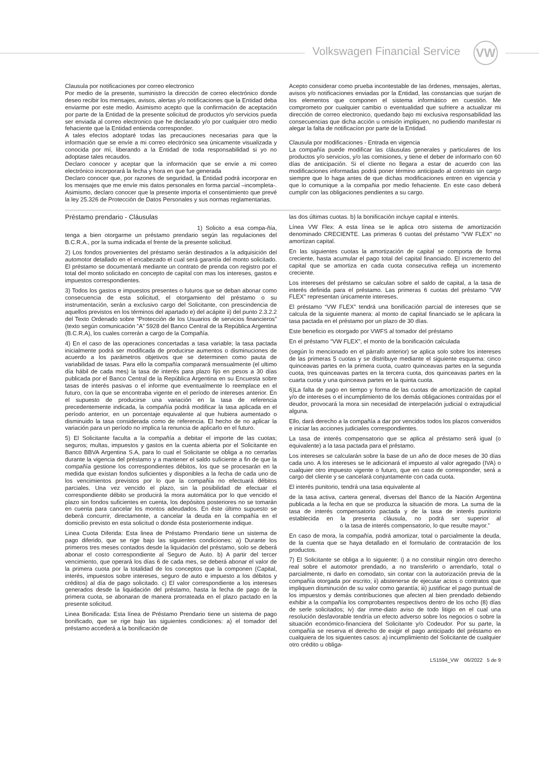Volkswagen Financial Service VW
Clausula por notificaciones por correo electronico
Por medio de la presente, suministro la dirección de correo electrónico donde deseo recibir los mensajes, avisos, alertas y/o notificaciones que la Entidad deba enviarme por este medio. Asimismo acepto que la confirmación de aceptación por parte de la Entidad de la presente solicitud de productos y/o servicios pueda ser enviada al correo electronico que he declarado y/o por cualquier otro medio fehaciente que la Entidad entienda corresponder.
A tales efectos adoptaré todas las precauciones necesarias para que la información que se envíe a mi correo electrónico sea únicamente visualizada y conocida por mí, liberando a la Entidad de toda responsabilidad si yo no adoptase tales recaudos.
Declaro conocer y aceptar que la información que se envíe a mi correo electrónico incorporará la fecha y hora en que fue generada
Declaro conocer que, por razones de seguridad, la Entidad podrá incorporar en los mensajes que me envíe mis datos personales en forma parcial –incompleta-. Asimismo, declaro conocer que la presente importa el consentimiento que prevé la ley 25.326 de Protección de Datos Personales y sus normas reglamentarias.
Acepto considerar como prueba incontestable de las órdenes, mensajes, alertas, avisos y/o notificaciones enviadas por la Entidad, las constancias que surjan de los elementos que componen el sistema informático en cuestión. Me comprometo por cualquier cambio o eventualidad que sufriere a actualizar mi dirección de correo electronico, quedando bajo mi exclusiva responsabilidad las consecuencias que dicha acción u omisión impliquen, no pudiendo manifestar ni alegar la falta de notificacíon por parte de la Entidad.
Clausula por modificaciones - Entrada en vigencia
La compañía puede modificar las cláusulas generales y particulares de los productos y/o servicios, y/o las comisiones, y tiene el deber de informarlo con 60 días de anticipación. Si el cliente no llegara a estar de acuerdo con las modificaciones informadas podrá poner término anticipado al contrato sin cargo siempre que lo haga antes de que dichas modificaciones entren en vigencia y que lo comunique a la compañia por medio fehaciente. En este caso deberá cumplir con las obligaciones pendientes a su cargo.
Préstamo prendario - Cláusulas
1) Solicito a esa compa-ñía, tenga a bien otorgarme un préstamo prendario según las regulaciones del B.C.R.A., por la suma indicada el frente de la presente solicitud.
2) Los fondos provenientes del préstamo serán destinados a la adquisición del automotor detallado en el encabezado el cual será garantía del monto solicitado. El préstamo se documentará mediante un contrato de prenda con registro por el total del monto solicitado en concepto de capital con mas los intereses, gastos e impuestos correspondientes.
3) Todos los gastos e impuestos presentes o futuros que se deban abonar como consecuencia de esta solicitud, el otorgamiento del préstamo o su instrumentación, serán a exclusivo cargo del Solicitante, con prescindencia de aquellos previstos en los términos del apartado e) del acápite ii) del punto 2.3.2.2 del Texto Ordenado sobre “Protección de los Usuarios de servicios financieros” (texto según comunicación “A” 5928 del Banco Central de la República Argentina (B.C.R.A), los cuales correrán a cargo de la Compañía.
4) En el caso de las operaciones concertadas a tasa variable; la tasa pactada inicialmente podrá ser modificada de producirse aumentos o disminuciones de acuerdo a los parámetros objetivos que se determinen como pauta de variabilidad de tasas. Para ello la compañía comparará mensualmente (el ultimo día hábil de cada mes) la tasa de interés para plazo fijo en pesos a 30 días publicada por el Banco Central de la República Argentina en su Encuesta sobre tasas de interés pasivas o el informe que eventualmente lo reemplace en el futuro, con la que se encontraba vigente en el período de intereses anterior. En el supuesto de producirse una variación en la tasa de referencia precedentemente indicada, la compañía podrá modificar la tasa aplicada en el período anterior, en un porcentaje equivalente al que hubiera aumentado o disminuido la tasa considerada como de referencia. El hecho de no aplicar la variación para un período no implica la renuncia de aplicarlo en el futuro.
5) El Solicitante faculta a la compañía a debitar el importe de las cuotas; seguros; multas, impuestos y gastos en la cuenta abierta por el Solicitante en Banco BBVA Argentina S.A, para lo cual el Solicitante se obliga a no cerrarlas durante la vigencia del préstamo y a mantener el saldo suficiente a fin de que la compañía gestione los correspondientes débitos, los que se procesarán en la medida que existan fondos suficientes y disponibles a la fecha de cada uno de los vencimientos previstos por lo que la compañía no efectuará débitos parciales. Una vez vencido el plazo, sin la posibilidad de efectuar el correspondiente débito se producirá la mora automática por lo que vencido el plazo sin fondos suficientes en cuenta, los depósitos posteriores no se tomarán en cuenta para cancelar los montos adeudados. En éste último supuesto se deberá concurrir, directamente, a cancelar la deuda en la compañía en el domicilio previsto en esta solicitud o donde ésta posteriormente indique.
Linea Cuota Diferida: Esta linea de Préstamo Prendario tiene un sistema de pago diferido, que se rige bajo las siguientes condiciones: a) Durante los primeros tres meses contados desde la liquidación del préstamo, solo se deberá abonar el costo correspondiente al Seguro de Auto. b) A partir del tercer vencimiento, que operará los días 6 de cada mes, se deberá abonar el valor de la primera cuota por la totalidad de los conceptos que la componen (Capital, interés, impuestos sobre intereses, seguro de auto e impuesto a los débitos y créditos) al día de pago solicitado. c) El valor correspondiente a los intereses generados desde la liquidación del préstamo, hasta la fecha de pago de la primera cuota, se abonaran de manera prorrateada en el plazo pactado en la presente solicitud.
Linea Bonificada: Esta línea de Préstamo Prendario tiene un sistema de pago bonificado, que se rige bajo las siguientes condiciones: a) el tomador del préstamo accederá a la bonificación de
las dos últimas cuotas. b) la bonificación incluye capital e interés.
Línea VW Flex: A esta línea se le aplica otro sistema de amortización denominado CRECIENTE. Las primeras 6 cuotas del préstamo "VW FLEX" no amortizan capital.
En las siguientes cuotas la amortización de capital se comporta de forma creciente, hasta acumular el pago total del capital financiado. El incremento del capital que se amortiza en cada cuota consecutiva refleja un incremento creciente.
Los intereses del préstamo se calculan sobre el saldo de capital, a la tasa de interés definida para el préstamo. Las primeras 6 cuotas del préstamo "VW FLEX" representan únicamente intereses.
El préstamo “VW FLEX” tendrá una bonificación parcial de intereses que se calcula de la siguiente manera: al monto de capital financiado se le aplicara la tasa pactada en el préstamo por un plazo de 30 días.
Este beneficio es otorgado por VWFS al tomador del préstamo
En el préstamo "VW FLEX", el monto de la bonificación calculada
(según lo mencionado en el párrafo anterior) se aplica solo sobre los intereses de las primeras 5 cuotas y se distribuye mediante el siguiente esquema: cinco quinceavas partes en la primera cuota, cuatro quinceavas partes en la segunda cuota, tres quinceavas partes en la tercera cuota, dos quinceavas partes en la cuarta cuota y una quinceava partes en la quinta cuota.
6)La falta de pago en tiempo y forma de las cuotas de amortización de capital y/o de intereses o el incumplimiento de los demás obligaciones contraídas por el deudor, provocará la mora sin necesidad de interpelación judicial o extrajudicial alguna.
Ello, dará derecho a la compañía a dar por vencidos todos los plazos convenidos e iniciar las acciones judiciales correspondientes.
La tasa de interés compensatorio que se aplica al préstamo será igual (o equivalente) a la tasa pactada para el préstamo.
Los intereses se calcularán sobre la base de un año de doce meses de 30 días cada uno. A los intereses se le adicionará el impuesto al valor agregado (IVA) o cualquier otro impuesto vigente o futuro, que en caso de corresponder, será a cargo del cliente y se cancelará conjuntamente con cada cuota.
El interés punitorio, tendrá una tasa equivalente al
de la tasa activa, cartera general, diversas del Banco de la Nación Argentina publicada a la fecha en que se produzca la situación de mora. La suma de la tasa de interés compensatorio pactada y de la tasa de interés punitorio establecida en la presenta cláusula, no podrá ser superior al o la tasa de interés compensatorio, lo que resulte mayor.”
En caso de mora, la compañía, podrá amortizar, total o parcialmente la deuda, de la cuenta que se haya detallado en el formulario de contratación de los productos.
7) El Solicitante se obliga a lo siguiente: i) a no constituir ningún otro derecho real sobre el automotor prendado, a no transferirlo o arrendarlo, total o parcialmente, ni darlo en comodato, sin contar con la autorización previa de la compañía otorgada por escrito; ii) abstenerse de ejecutar actos o contratos que impliquen disminución de su valor como garantía; iii) justificar el pago puntual de los impuestos y demás contribuciones que afecten al bien prendado debiendo exhibir a la compañía los comprobantes respectivos dentro de los ocho (8) días de serle solicitados; iv) dar inme-diato aviso de todo litigio en el cual una resolución desfavorable tendría un efecto adverso sobre los negocios o sobre la situación económico-financiera del Solicitante y/o Codeudor. Por su parte, la compañía se reserva el derecho de exigir el pago anticipado del préstamo en cualquiera de los siguientes casos: a) incumplimiento del Solicitante de cualquier otro crédito u obliga-
LS1594_VW 06/2022 5 de 9